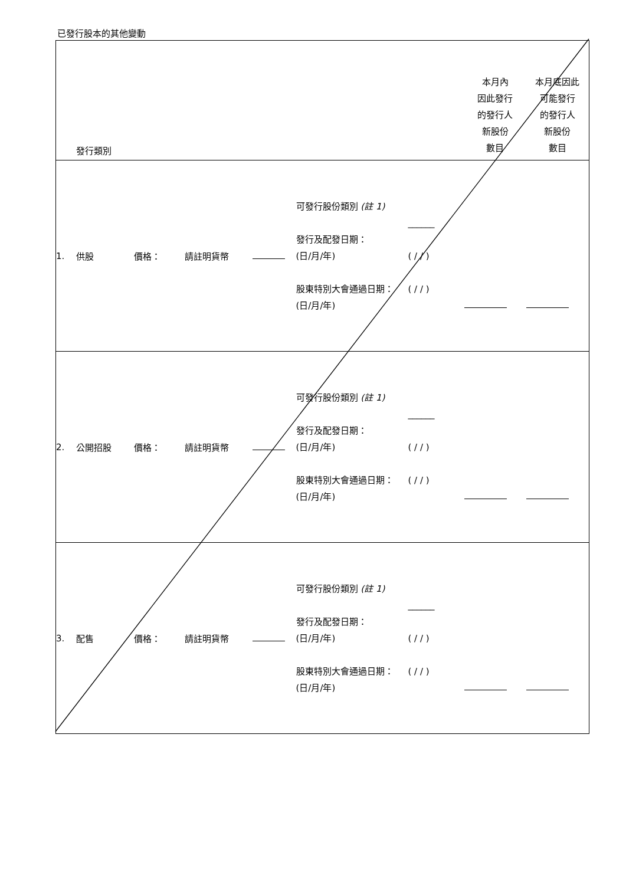已發行股本的其他變動
| | 發行類別 | | | | | | 本月內 因此發行 的發行人 新股份 數目 | 本月底因此 可能發行 的發行人 新股份 數目 |
| 1. | 供股 | 價格： | 請註明貨幣 | | 可發行股份類別 (註 1) 發行及配發日期： (日/月/年) 股東特別大會通過日期： (日/月/年) | ______ ( / / ) ( / / ) | | |
| 2. | 公開招股 | 價格： | 請註明貨幣 | | 可發行股份類別 (註 1) 發行及配發日期： (日/月/年) 股東特別大會通過日期： (日/月/年) | ______ ( / / ) ( / / ) | | |
| 3. | 配售 | 價格： | 請註明貨幣 | | 可發行股份類別 (註 1) 發行及配發日期： (日/月/年) 股東特別大會通過日期： (日/月/年) | ______ ( / / ) ( / / ) | | |